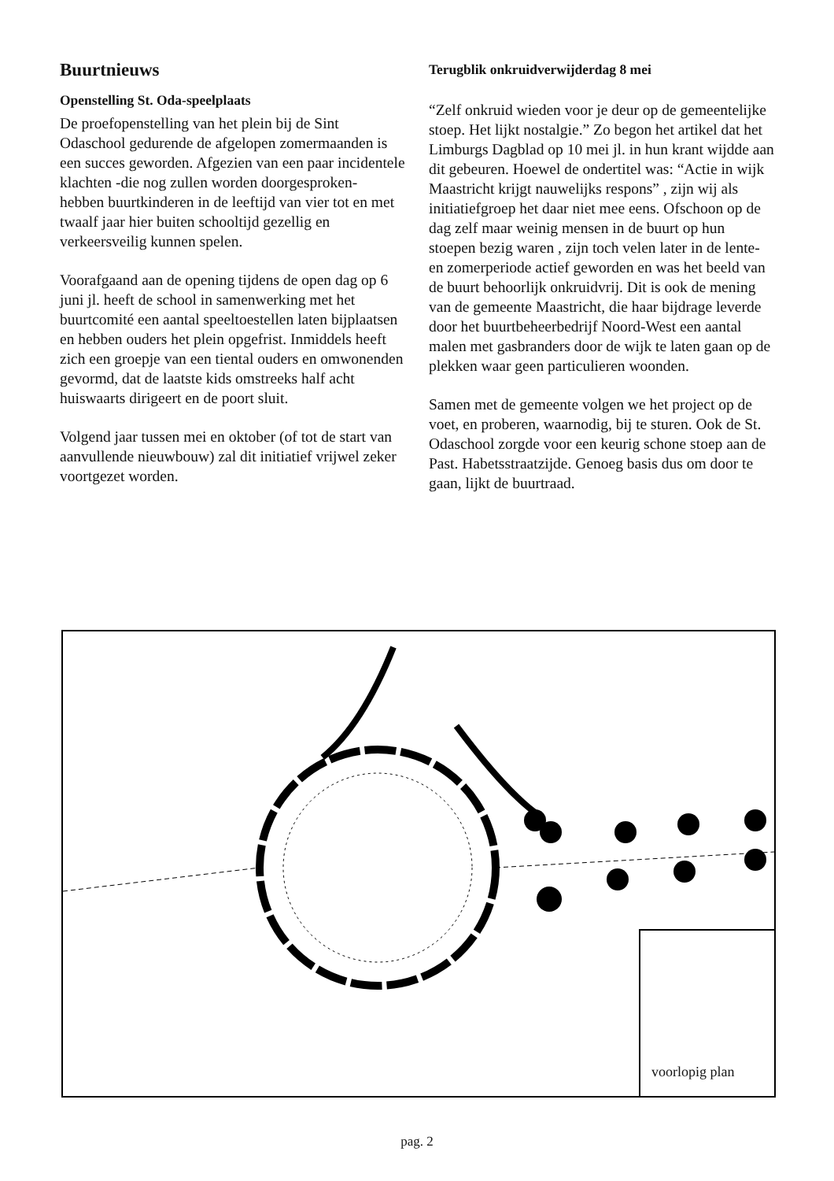Buurtnieuws
Openstelling St. Oda-speelplaats
De proefopenstelling van het plein bij de Sint Odaschool gedurende de afgelopen zomermaanden is een succes geworden. Afgezien van een paar incidentele klachten -die nog zullen worden doorgesproken- hebben buurtkinderen in de leeftijd van vier tot en met twaalf jaar hier buiten schooltijd gezellig en verkeersveilig kunnen spelen.
Voorafgaand aan de opening tijdens de open dag op 6 juni jl. heeft de school in samenwerking met het buurtcomité een aantal speeltoestellen laten bijplaatsen en hebben ouders het plein opgefrist. Inmiddels heeft zich een groepje van een tiental ouders en omwonenden gevormd, dat de laatste kids omstreeks half acht huiswaarts dirigeert en de poort sluit.
Volgend jaar tussen mei en oktober (of tot de start van aanvullende nieuwbouw) zal dit initiatief vrijwel zeker voortgezet worden.
Terugblik onkruidverwijderdag 8 mei
“Zelf onkruid wieden voor je deur op de gemeentelijke stoep. Het lijkt nostalgie.” Zo begon het artikel dat het Limburgs Dagblad op 10 mei jl. in hun krant wijdde aan dit gebeuren. Hoewel de ondertitel was: “Actie in wijk Maastricht krijgt nauwelijks respons” , zijn wij als initiatiefgroep het daar niet mee eens. Ofschoon op de dag zelf maar weinig mensen in de buurt op hun stoepen bezig waren , zijn toch velen later in de lente- en zomerperiode actief geworden en was het beeld van de buurt behoorlijk onkruidvrij. Dit is ook de mening van de gemeente Maastricht, die haar bijdrage leverde door het buurtbeheerbedrijf Noord-West een aantal malen met gasbranders door de wijk te laten gaan op de plekken waar geen particulieren woonden.
Samen met de gemeente volgen we het project op de voet, en proberen, waarnodig, bij te sturen. Ook de St. Odaschool zorgde voor een keurig schone stoep aan de Past. Habetsstraatzijde. Genoeg basis dus om door te gaan, lijkt de buurtraad.
voorlopig plan
pag. 2